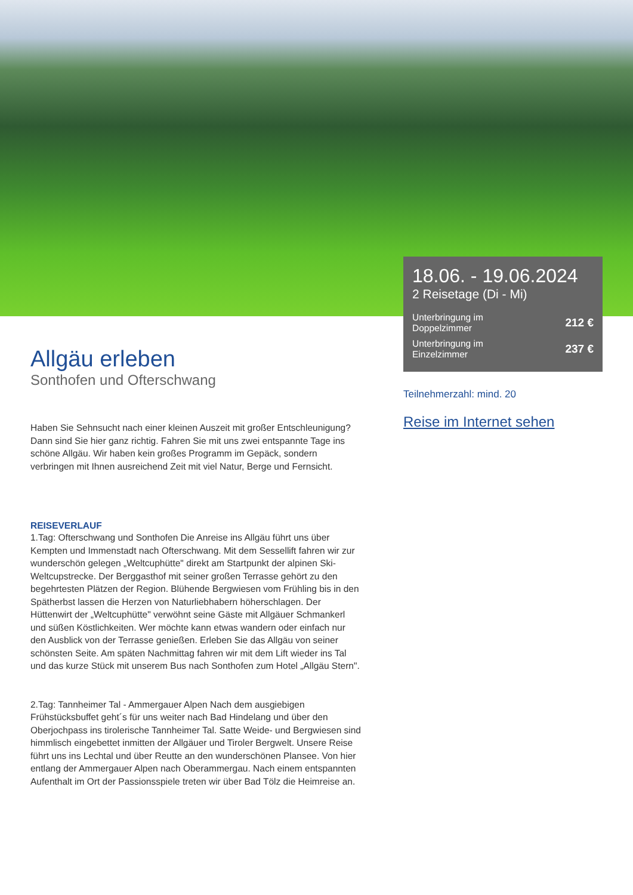Allgäu erleben
Sonthofen und Ofterschwang
Haben Sie Sehnsucht nach einer kleinen Auszeit mit großer Entschleunigung? Dann sind Sie hier ganz richtig. Fahren Sie mit uns zwei entspannte Tage ins schöne Allgäu. Wir haben kein großes Programm im Gepäck, sondern verbringen mit Ihnen ausreichend Zeit mit viel Natur, Berge und Fernsicht.
REISEVERLAUF
1.Tag: Ofterschwang und Sonthofen Die Anreise ins Allgäu führt uns über Kempten und Immenstadt nach Ofterschwang. Mit dem Sessellift fahren wir zur wunderschön gelegen „Weltcuphütte" direkt am Startpunkt der alpinen Ski-Weltcupstrecke. Der Berggasthof mit seiner großen Terrasse gehört zu den begehrtesten Plätzen der Region. Blühende Bergwiesen vom Frühling bis in den Spätherbst lassen die Herzen von Naturliebhabern höherschlagen. Der Hüttenwirt der „Weltcuphütte" verwöhnt seine Gäste mit Allgäuer Schmankerl und süßen Köstlichkeiten. Wer möchte kann etwas wandern oder einfach nur den Ausblick von der Terrasse genießen. Erleben Sie das Allgäu von seiner schönsten Seite. Am späten Nachmittag fahren wir mit dem Lift wieder ins Tal und das kurze Stück mit unserem Bus nach Sonthofen zum Hotel „Allgäu Stern".
2.Tag: Tannheimer Tal - Ammergauer Alpen Nach dem ausgiebigen Frühstücksbuffet geht´s für uns weiter nach Bad Hindelang und über den Oberjochpass ins tirolerische Tannheimer Tal. Satte Weide- und Bergwiesen sind himmlisch eingebettet inmitten der Allgäuer und Tiroler Bergwelt. Unsere Reise führt uns ins Lechtal und über Reutte an den wunderschönen Plansee. Von hier entlang der Ammergauer Alpen nach Oberammergau. Nach einem entspannten Aufenthalt im Ort der Passionsspiele treten wir über Bad Tölz die Heimreise an.
18.06. - 19.06.2024
2 Reisetage (Di - Mi)
Unterbringung im
Doppelzimmer 212 €
Unterbringung im
Einzelzimmer 237 €
Teilnehmerzahl: mind. 20
Reise im Internet sehen